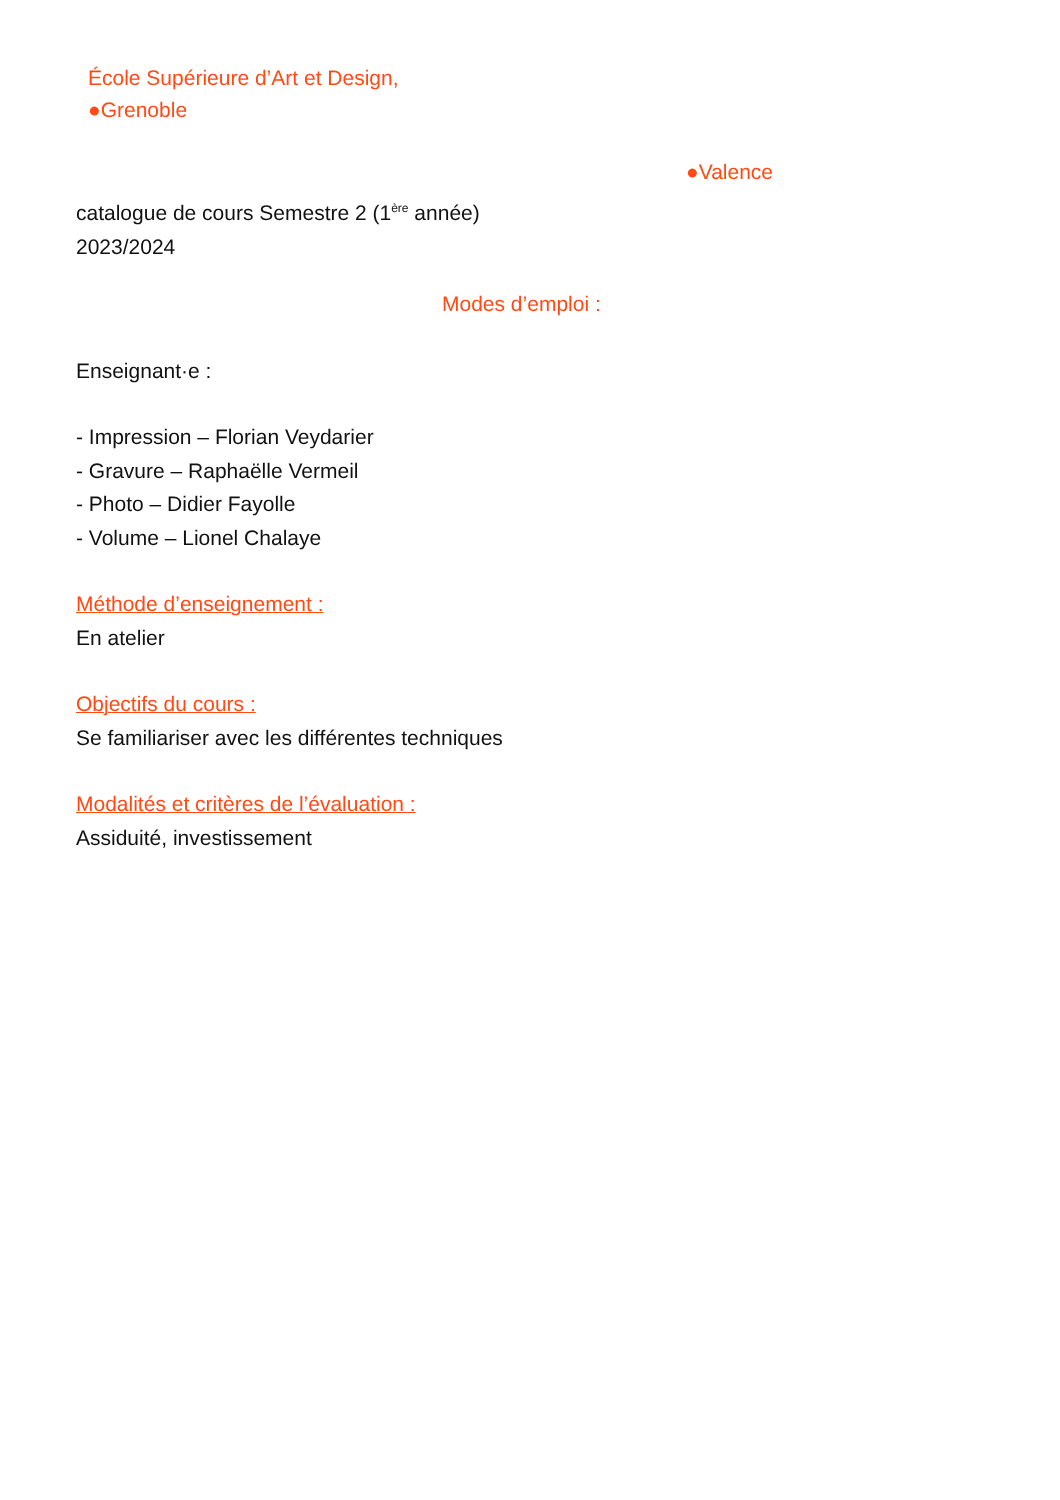École Supérieure d’Art et Design,
●Grenoble
●Valence
catalogue de cours Semestre 2 (1<sup>ère</sup> année)
2023/2024
Modes d’emploi :
Enseignant·e :
- Impression – Florian Veydarier
- Gravure – Raphaëlle Vermeil
- Photo – Didier Fayolle
- Volume – Lionel Chalaye
Méthode d’enseignement :
En atelier
Objectifs du cours :
Se familiariser avec les différentes techniques
Modalités et critères de l’évaluation :
Assiduité, investissement